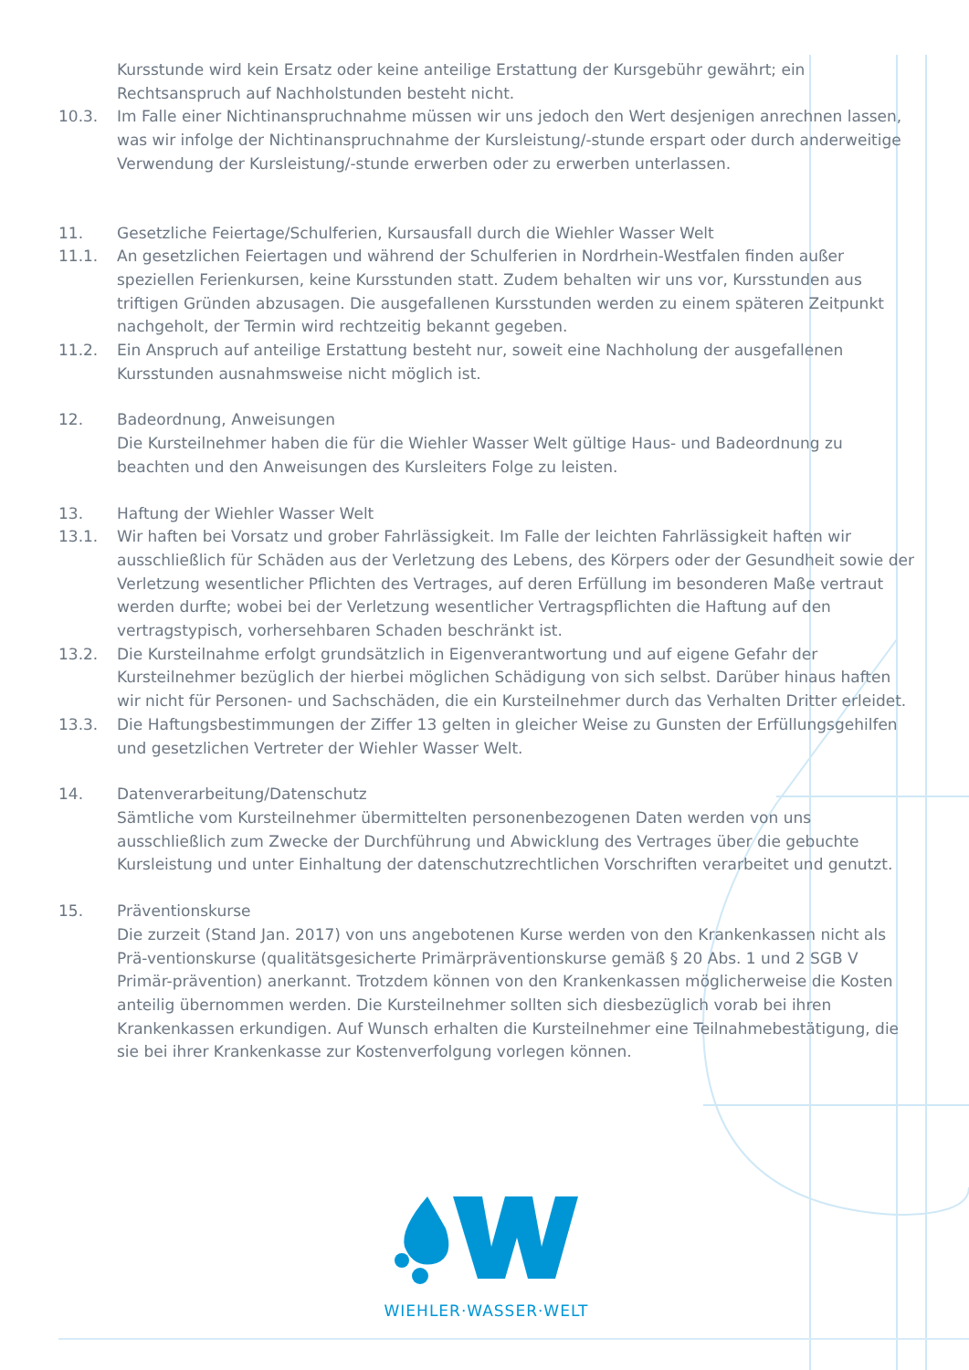Kursstunde wird kein Ersatz oder keine anteilige Erstattung der Kursgebühr gewährt; ein Rechtsanspruch auf Nachholstunden besteht nicht.
10.3. Im Falle einer Nichtinanspruchnahme müssen wir uns jedoch den Wert desjenigen anrechnen lassen, was wir infolge der Nichtinanspruchnahme der Kursleistung/-stunde erspart oder durch anderweitige Verwendung der Kursleistung/-stunde erwerben oder zu erwerben unterlassen.
11. Gesetzliche Feiertage/Schulferien, Kursausfall durch die Wiehler Wasser Welt
11.1. An gesetzlichen Feiertagen und während der Schulferien in Nordrhein-Westfalen finden außer speziellen Ferienkursen, keine Kursstunden statt. Zudem behalten wir uns vor, Kursstunden aus triftigen Gründen abzusagen. Die ausgefallenen Kursstunden werden zu einem späteren Zeitpunkt nachgeholt, der Termin wird rechtzeitig bekannt gegeben.
11.2. Ein Anspruch auf anteilige Erstattung besteht nur, soweit eine Nachholung der ausgefallenen Kursstunden ausnahmsweise nicht möglich ist.
12. Badeordnung, Anweisungen
Die Kursteilnehmer haben die für die Wiehler Wasser Welt gültige Haus- und Badeordnung zu beachten und den Anweisungen des Kursleiters Folge zu leisten.
13. Haftung der Wiehler Wasser Welt
13.1. Wir haften bei Vorsatz und grober Fahrlässigkeit. Im Falle der leichten Fahrlässigkeit haften wir ausschließlich für Schäden aus der Verletzung des Lebens, des Körpers oder der Gesundheit sowie der Verletzung wesentlicher Pflichten des Vertrages, auf deren Erfüllung im besonderen Maße vertraut werden durfte; wobei bei der Verletzung wesentlicher Vertragspflichten die Haftung auf den vertragstypisch, vorhersehbaren Schaden beschränkt ist.
13.2. Die Kursteilnahme erfolgt grundsätzlich in Eigenverantwortung und auf eigene Gefahr der Kursteilnehmer bezüglich der hierbei möglichen Schädigung von sich selbst. Darüber hinaus haften wir nicht für Personen- und Sachschäden, die ein Kursteilnehmer durch das Verhalten Dritter erleidet.
13.3. Die Haftungsbestimmungen der Ziffer 13 gelten in gleicher Weise zu Gunsten der Erfüllungsgehilfen und gesetzlichen Vertreter der Wiehler Wasser Welt.
14. Datenverarbeitung/Datenschutz
Sämtliche vom Kursteilnehmer übermittelten personenbezogenen Daten werden von uns ausschließlich zum Zwecke der Durchführung und Abwicklung des Vertrages über die gebuchte Kursleistung und unter Einhaltung der datenschutzrechtlichen Vorschriften verarbeitet und genutzt.
15. Präventionskurse
Die zurzeit (Stand Jan. 2017) von uns angebotenen Kurse werden von den Krankenkassen nicht als Prä-ventionskurse (qualitätsgesicherte Primärpräventionskurse gemäß § 20 Abs. 1 und 2 SGB V Primär-prävention) anerkannt. Trotzdem können von den Krankenkassen möglicherweise die Kosten anteilig übernommen werden. Die Kursteilnehmer sollten sich diesbezüglich vorab bei ihren Krankenkassen erkundigen. Auf Wunsch erhalten die Kursteilnehmer eine Teilnahmebestätigung, die sie bei ihrer Krankenkasse zur Kostenverfolgung vorlegen können.
WIEHLER·WASSER·WELT